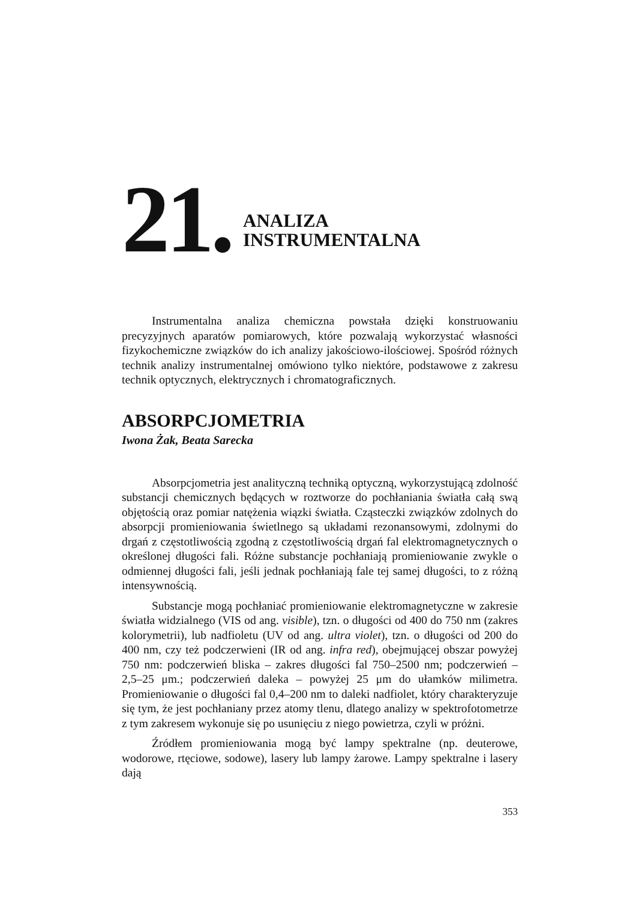21.
ANALIZA
INSTRUMENTALNA
Instrumentalna analiza chemiczna powstała dzięki konstruowaniu precyzyjnych aparatów pomiarowych, które pozwalają wykorzystać własności fizykochemiczne związków do ich analizy jakościowo-ilościowej. Spośród różnych technik analizy instrumentalnej omówiono tylko niektóre, podstawowe z zakresu technik optycznych, elektrycznych i chromatograficznych.
ABSORPCJOMETRIA
Iwona Żak, Beata Sarecka
Absorpcjometria jest analityczną techniką optyczną, wykorzystującą zdolność substancji chemicznych będących w roztworze do pochłaniania światła całą swą objętością oraz pomiar natężenia wiązki światła. Cząsteczki związków zdolnych do absorpcji promieniowania świetlnego są układami rezonansowymi, zdolnymi do drgań z częstotliwością zgodną z częstotliwością drgań fal elektromagnetycznych o określonej długości fali. Różne substancje pochłaniają promieniowanie zwykle o odmiennej długości fali, jeśli jednak pochłaniają fale tej samej długości, to z różną intensywnością.
Substancje mogą pochłaniać promieniowanie elektromagnetyczne w zakresie światła widzialnego (VIS od ang. visible), tzn. o długości od 400 do 750 nm (zakres kolorymetrii), lub nadfioletu (UV od ang. ultra violet), tzn. o długości od 200 do 400 nm, czy też podczerwieni (IR od ang. infra red), obejmującej obszar powyżej 750 nm: podczerwień bliska – zakres długości fal 750–2500 nm; podczerwień – 2,5–25 μm.; podczerwień daleka – powyżej 25 μm do ułamków milimetra. Promieniowanie o długości fal 0,4–200 nm to daleki nadfiolet, który charakteryzuje się tym, że jest pochłaniany przez atomy tlenu, dlatego analizy w spektrofotometrze z tym zakresem wykonuje się po usunięciu z niego powietrza, czyli w próżni.
Źródłem promieniowania mogą być lampy spektralne (np. deuterowe, wodorowe, rtęciowe, sodowe), lasery lub lampy żarowe. Lampy spektralne i lasery dają
353